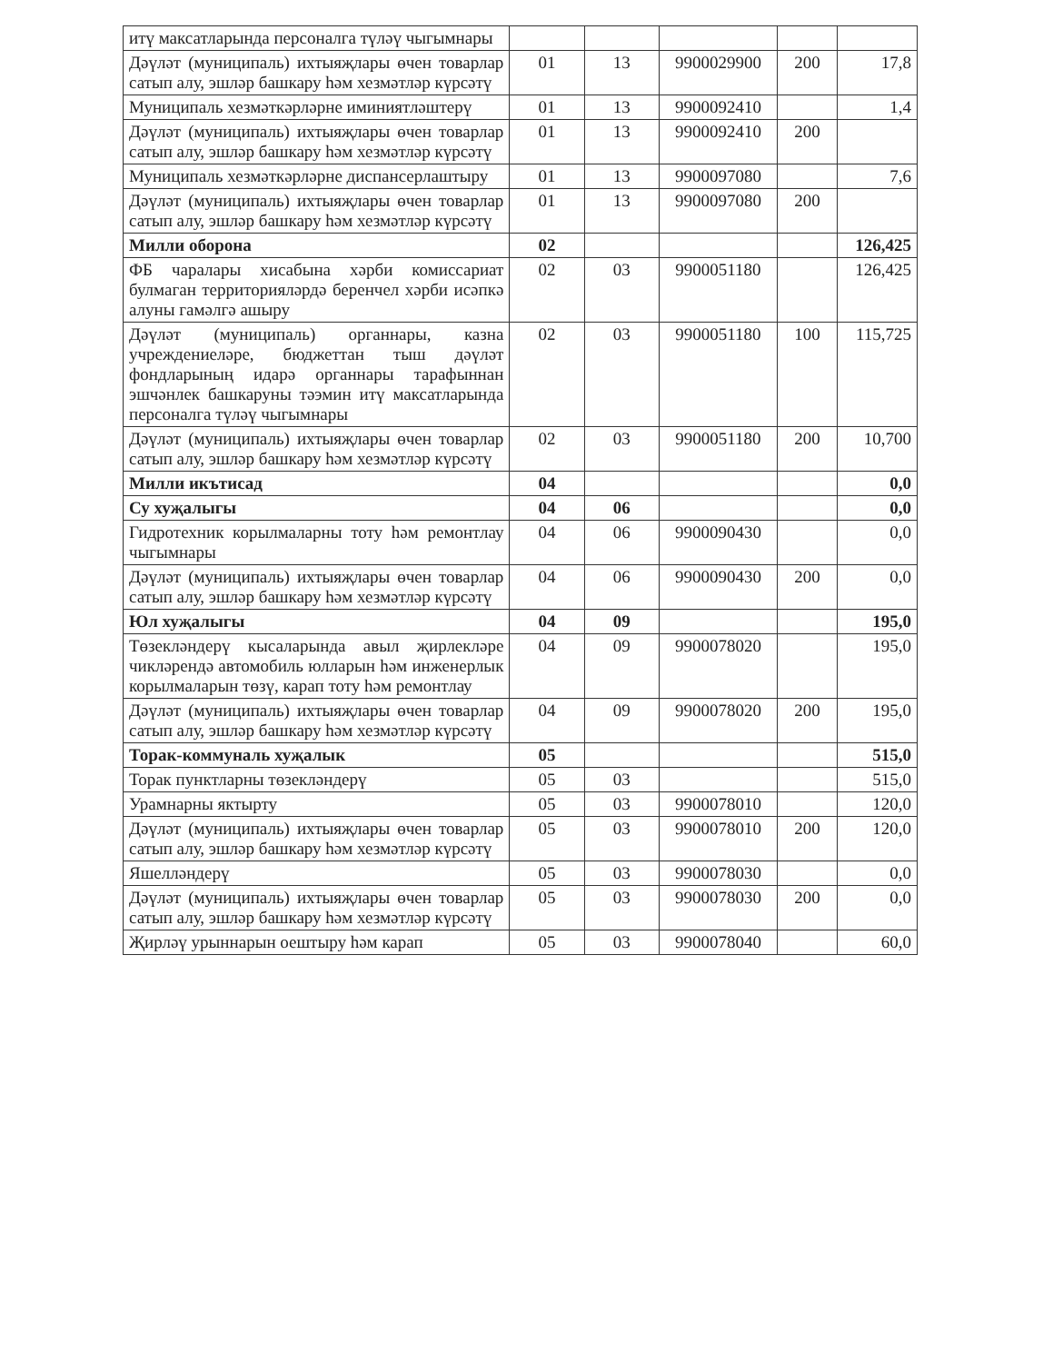| итү максатларында персоналга түләү чыгымнары | | | | | |
| Дәүләт (муниципаль) ихтыяҗлары өчен товарлар сатып алу, эшләр башкару һәм хезмәтләр күрсәтү | 01 | 13 | 9900029900 | 200 | 17,8 |
| Муниципаль хезмәткәрләрне иминиятләштерү | 01 | 13 | 9900092410 | | 1,4 |
| Дәүләт (муниципаль) ихтыяҗлары өчен товарлар сатып алу, эшләр башкару һәм хезмәтләр күрсәтү | 01 | 13 | 9900092410 | 200 | |
| Муниципаль хезмәткәрләрне диспансерлаштыру | 01 | 13 | 9900097080 | | 7,6 |
| Дәүләт (муниципаль) ихтыяҗлары өчен товарлар сатып алу, эшләр башкару һәм хезмәтләр күрсәтү | 01 | 13 | 9900097080 | 200 | |
| Милли оборона | 02 | | | | 126,425 |
| ФБ чаралары хисабына хәрби комиссариат булмаган территорияләрдә беренчел хәрби исәпкә алуны гамәлгә ашыру | 02 | 03 | 9900051180 | | 126,425 |
| Дәүләт (муниципаль) органнары, казна учреждениеләре, бюджеттан тыш дәүләт фондларының идарә органнары тарафыннан эшчәнлек башкаруны тәэмин итү максатларында персоналга түләү чыгымнары | 02 | 03 | 9900051180 | 100 | 115,725 |
| Дәүләт (муниципаль) ихтыяҗлары өчен товарлар сатып алу, эшләр башкару һәм хезмәтләр күрсәтү | 02 | 03 | 9900051180 | 200 | 10,700 |
| Милли икътисад | 04 | | | | 0,0 |
| Су хуҗалыгы | 04 | 06 | | | 0,0 |
| Гидротехник корылмаларны тоту һәм ремонтлау чыгымнары | 04 | 06 | 9900090430 | | 0,0 |
| Дәүләт (муниципаль) ихтыяҗлары өчен товарлар сатып алу, эшләр башкару һәм хезмәтләр күрсәтү | 04 | 06 | 9900090430 | 200 | 0,0 |
| Юл хуҗалыгы | 04 | 09 | | | 195,0 |
| Төзекләндерү кысаларында авыл җирлекләре чикләрендә автомобиль юлларын һәм инженерлык корылмаларын төзү, карап тоту һәм ремонтлау | 04 | 09 | 9900078020 | | 195,0 |
| Дәүләт (муниципаль) ихтыяҗлары өчен товарлар сатып алу, эшләр башкару һәм хезмәтләр күрсәтү | 04 | 09 | 9900078020 | 200 | 195,0 |
| Торак-коммуналь хуҗалык | 05 | | | | 515,0 |
| Торак пунктларны төзекләндерү | 05 | 03 | | | 515,0 |
| Урамнарны яктырту | 05 | 03 | 9900078010 | | 120,0 |
| Дәүләт (муниципаль) ихтыяҗлары өчен товарлар сатып алу, эшләр башкару һәм хезмәтләр күрсәтү | 05 | 03 | 9900078010 | 200 | 120,0 |
| Яшелләндерү | 05 | 03 | 9900078030 | | 0,0 |
| Дәүләт (муниципаль) ихтыяҗлары өчен товарлар сатып алу, эшләр башкару һәм хезмәтләр күрсәтү | 05 | 03 | 9900078030 | 200 | 0,0 |
| Җирләү урыннарын оештыру һәм карап | 05 | 03 | 9900078040 | | 60,0 |